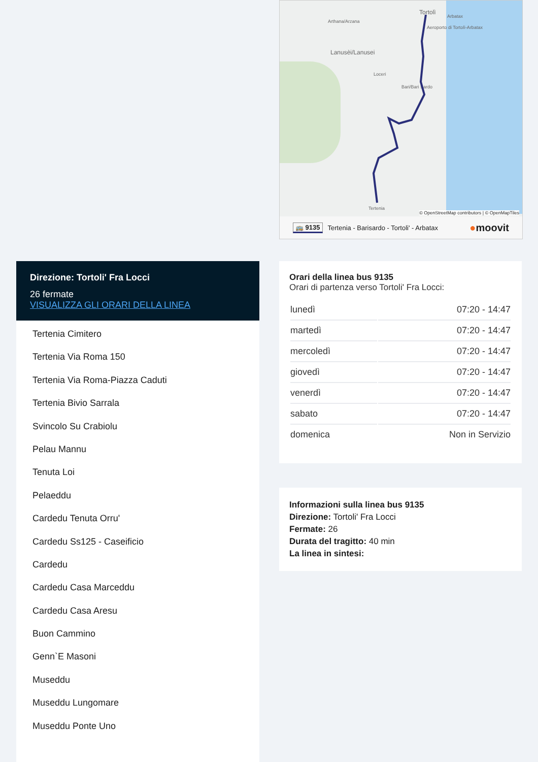Arthana/Arzana
Tortolì
Arbatax
Aeroporto di Tortolì-Arbatax
Lanusèi/Lanusei
Loceri
Bari/Bari Sardo
Tertenia
© OpenStreetMap contributors | © OpenMapTiles
🚌 9135 Tertenia - Barisardo - Tortoli' - Arbatax ●moovit
Direzione: Tortoli' Fra Locci
26 fermate
VISUALIZZA GLI ORARI DELLA LINEA
Tertenia Cimitero
Tertenia Via Roma 150
Tertenia Via Roma-Piazza Caduti
Tertenia Bivio Sarrala
Svincolo Su Crabiolu
Pelau Mannu
Tenuta Loi
Pelaeddu
Cardedu Tenuta Orru'
Cardedu Ss125 - Caseificio
Cardedu
Cardedu Casa Marceddu
Cardedu Casa Aresu
Buon Cammino
Genn`E Masoni
Museddu
Museddu Lungomare
Museddu Ponte Uno
Orari della linea bus 9135
Orari di partenza verso Tortoli' Fra Locci:
| lunedì | 07:20 - 14:47 |
| martedì | 07:20 - 14:47 |
| mercoledì | 07:20 - 14:47 |
| giovedì | 07:20 - 14:47 |
| venerdì | 07:20 - 14:47 |
| sabato | 07:20 - 14:47 |
| domenica | Non in Servizio |
Informazioni sulla linea bus 9135
Direzione: Tortoli' Fra Locci
Fermate: 26
Durata del tragitto: 40 min
La linea in sintesi: